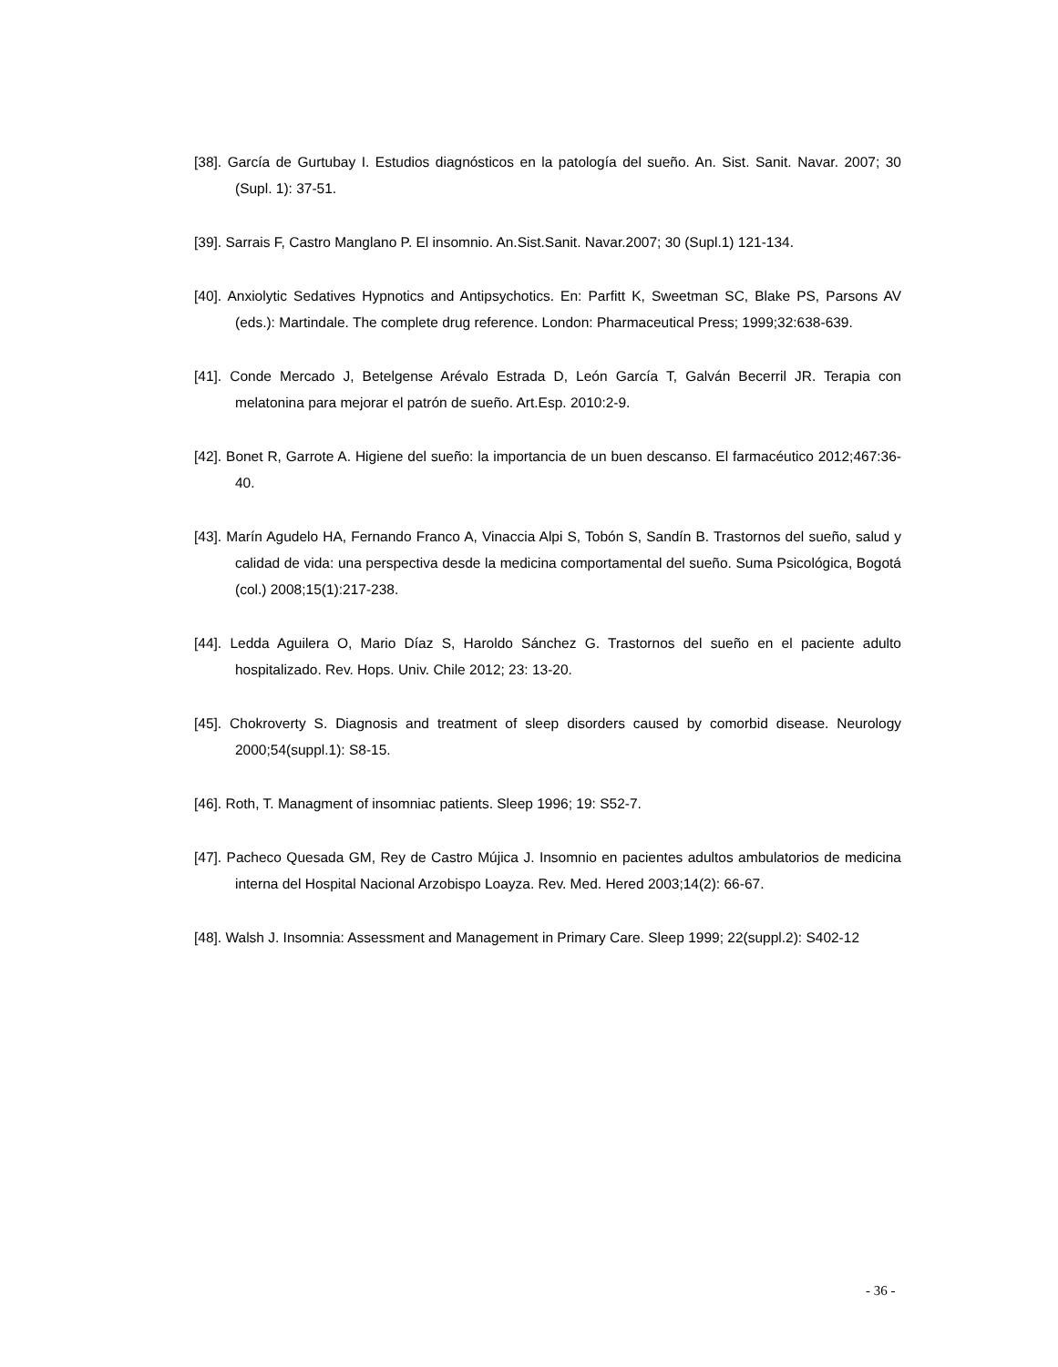[38]. García de Gurtubay I. Estudios diagnósticos en la patología del sueño. An. Sist. Sanit. Navar. 2007; 30 (Supl. 1): 37-51.
[39]. Sarrais F, Castro Manglano P. El insomnio. An.Sist.Sanit. Navar.2007; 30 (Supl.1) 121-134.
[40]. Anxiolytic Sedatives Hypnotics and Antipsychotics. En: Parfitt K, Sweetman SC, Blake PS, Parsons AV (eds.): Martindale. The complete drug reference. London: Pharmaceutical Press; 1999;32:638-639.
[41]. Conde Mercado J, Betelgense Arévalo Estrada D, León García T, Galván Becerril JR. Terapia con melatonina para mejorar el patrón de sueño. Art.Esp. 2010:2-9.
[42]. Bonet R, Garrote A. Higiene del sueño: la importancia de un buen descanso. El farmacéutico 2012;467:36-40.
[43]. Marín Agudelo HA, Fernando Franco A, Vinaccia Alpi S, Tobón S, Sandín B. Trastornos del sueño, salud y calidad de vida: una perspectiva desde la medicina comportamental del sueño. Suma Psicológica, Bogotá (col.) 2008;15(1):217-238.
[44]. Ledda Aguilera O, Mario Díaz S, Haroldo Sánchez G. Trastornos del sueño en el paciente adulto hospitalizado. Rev. Hops. Univ. Chile 2012; 23: 13-20.
[45]. Chokroverty S. Diagnosis and treatment of sleep disorders caused by comorbid disease. Neurology 2000;54(suppl.1): S8-15.
[46]. Roth, T. Managment of insomniac patients. Sleep 1996; 19: S52-7.
[47]. Pacheco Quesada GM, Rey de Castro Mújica J. Insomnio en pacientes adultos ambulatorios de medicina interna del Hospital Nacional Arzobispo Loayza. Rev. Med. Hered 2003;14(2): 66-67.
[48]. Walsh J. Insomnia: Assessment and Management in Primary Care. Sleep 1999; 22(suppl.2): S402-12
- 36 -